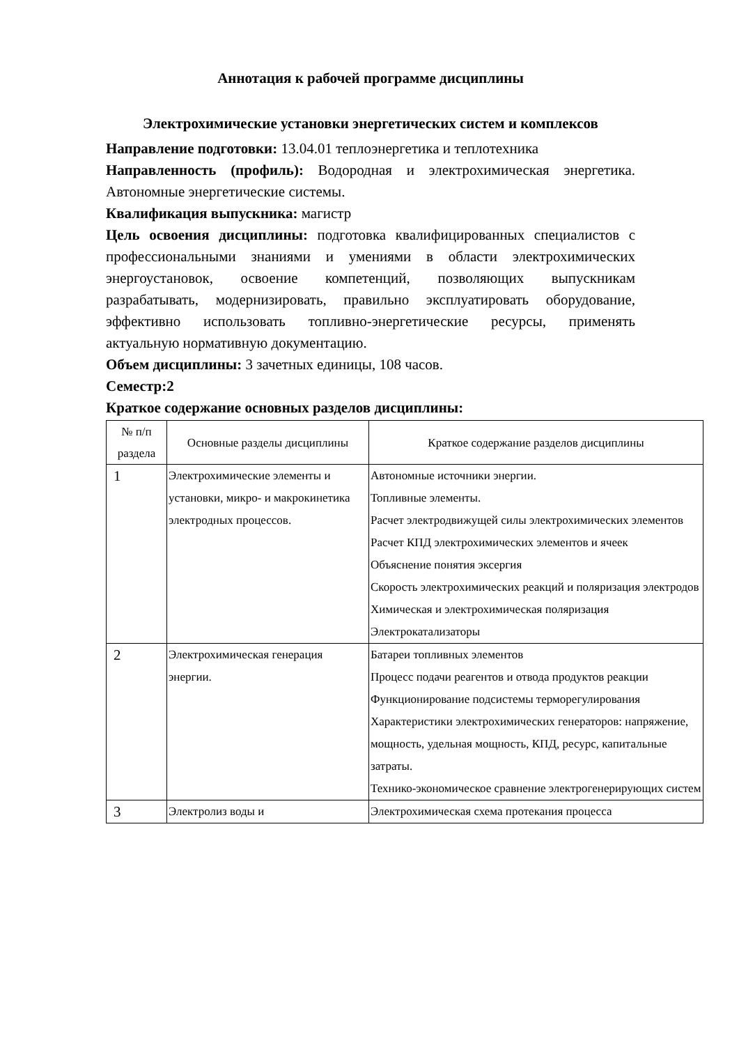Аннотация к рабочей программе дисциплины
Электрохимические установки энергетических систем и комплексов
Направление подготовки: 13.04.01 теплоэнергетика и теплотехника
Направленность (профиль): Водородная и электрохимическая энергетика. Автономные энергетические системы.
Квалификация выпускника: магистр
Цель освоения дисциплины: подготовка квалифицированных специалистов с профессиональными знаниями и умениями в области электрохимических энергоустановок, освоение компетенций, позволяющих выпускникам разрабатывать, модернизировать, правильно эксплуатировать оборудование, эффективно использовать топливно-энергетические ресурсы, применять актуальную нормативную документацию.
Объем дисциплины: 3 зачетных единицы, 108 часов.
Семестр:2
Краткое содержание основных разделов дисциплины:
| № п/п раздела | Основные разделы дисциплины | Краткое содержание разделов дисциплины |
| --- | --- | --- |
| 1 | Электрохимические элементы и установки, микро- и макрокинетика электродных процессов. | Автономные источники энергии. Топливные элементы. Расчет электродвижущей силы электрохимических элементов Расчет КПД электрохимических элементов и ячеек Объяснение понятия эксергия Скорость электрохимических реакций и поляризация электродов Химическая и электрохимическая поляризация Электрокатализаторы |
| 2 | Электрохимическая генерация энергии. | Батареи топливных элементов Процесс подачи реагентов и отвода продуктов реакции Функционирование подсистемы терморегулирования Характеристики электрохимических генераторов: напряжение, мощность, удельная мощность, КПД, ресурс, капитальные затраты. Технико-экономическое сравнение электрогенерирующих систем |
| 3 | Электролиз воды и | Электрохимическая схема протекания процесса |